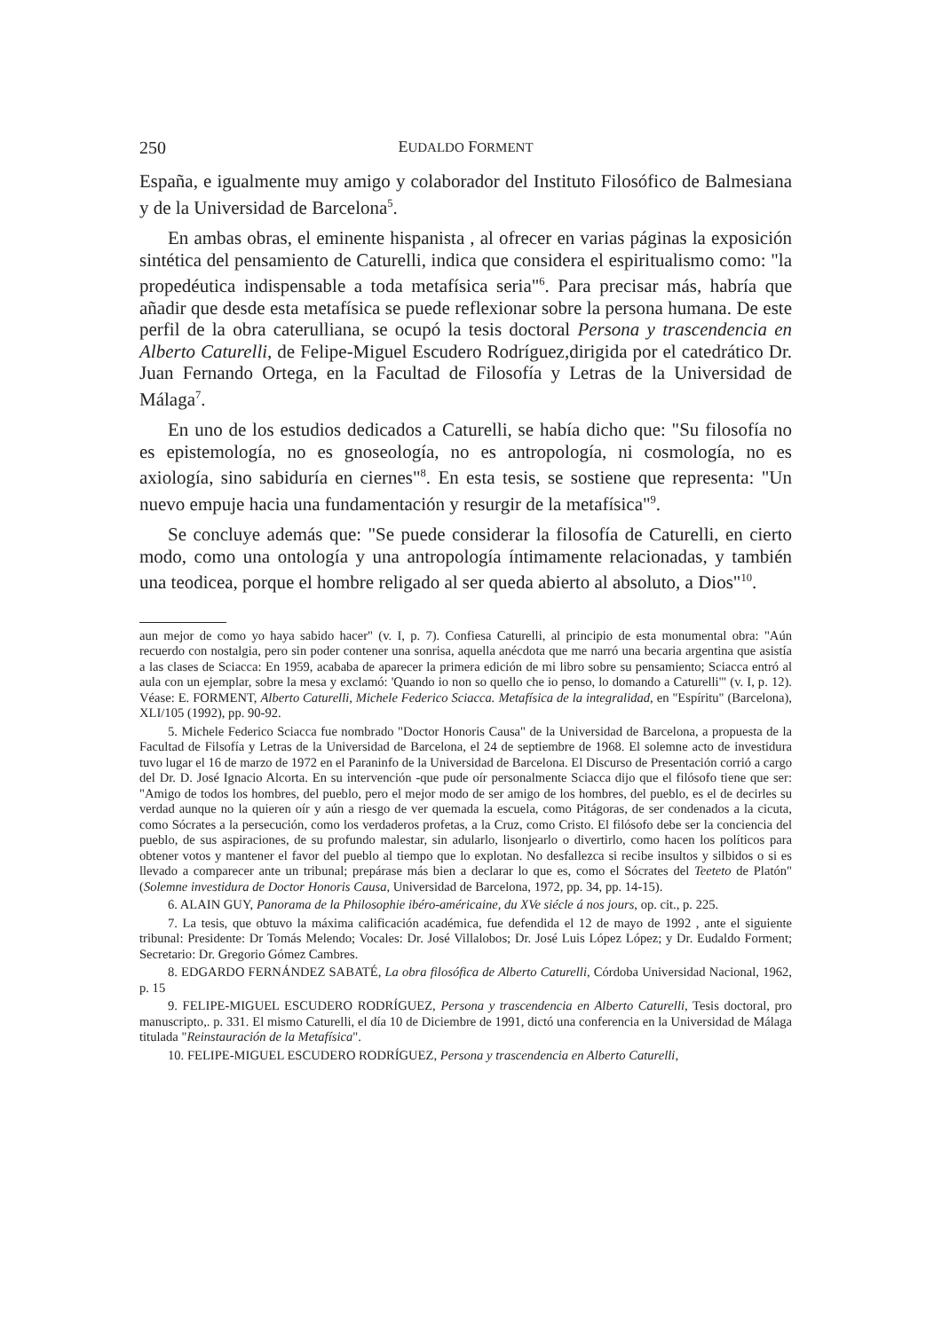250 EUDALDO FORMENT
España, e igualmente muy amigo y colaborador del Instituto Filosófico de Balmesiana y de la Universidad de Barcelona<sup>5</sup>.
En ambas obras, el eminente hispanista , al ofrecer en varias páginas la exposición sintética del pensamiento de Caturelli, indica que considera el espiritualismo como: "la propedéutica indispensable a toda metafísica seria"<sup>6</sup>. Para precisar más, habría que añadir que desde esta metafísica se puede reflexionar sobre la persona humana. De este perfil de la obra caterulliana, se ocupó la tesis doctoral Persona y trascendencia en Alberto Caturelli, de Felipe-Miguel Escudero Rodríguez,dirigida por el catedrático Dr. Juan Fernando Ortega, en la Facultad de Filosofía y Letras de la Universidad de Málaga<sup>7</sup>.
En uno de los estudios dedicados a Caturelli, se había dicho que: "Su filosofía no es epistemología, no es gnoseología, no es antropología, ni cosmología, no es axiología, sino sabiduría en ciernes"<sup>8</sup>. En esta tesis, se sostiene que representa: "Un nuevo empuje hacia una fundamentación y resurgir de la metafísica"<sup>9</sup>.
Se concluye además que: "Se puede considerar la filosofía de Caturelli, en cierto modo, como una ontología y una antropología íntimamente relacionadas, y también una teodicea, porque el hombre religado al ser queda abierto al absoluto, a Dios"<sup>10</sup>.
aun mejor de como yo haya sabido hacer" (v. I, p. 7). Confiesa Caturelli, al principio de esta monumental obra: "Aún recuerdo con nostalgia, pero sin poder contener una sonrisa, aquella anécdota que me narró una becaria argentina que asistía a las clases de Sciacca: En 1959, acababa de aparecer la primera edición de mi libro sobre su pensamiento; Sciacca entró al aula con un ejemplar, sobre la mesa y exclamó: 'Quando io non so quello che io penso, lo domando a Caturelli'" (v. I, p. 12). Véase: E. FORMENT, Alberto Caturelli, Michele Federico Sciacca. Metafísica de la integralidad, en "Espíritu" (Barcelona), XLI/105 (1992), pp. 90-92.
5. Michele Federico Sciacca fue nombrado "Doctor Honoris Causa" de la Universidad de Barcelona, a propuesta de la Facultad de Filsofía y Letras de la Universidad de Barcelona, el 24 de septiembre de 1968. El solemne acto de investidura tuvo lugar el 16 de marzo de 1972 en el Paraninfo de la Universidad de Barcelona. El Discurso de Presentación corrió a cargo del Dr. D. José Ignacio Alcorta. En su intervención -que pude oír personalmente Sciacca dijo que el filósofo tiene que ser: "Amigo de todos los hombres, del pueblo, pero el mejor modo de ser amigo de los hombres, del pueblo, es el de decirles su verdad aunque no la quieren oír y aún a riesgo de ver quemada la escuela, como Pitágoras, de ser condenados a la cicuta, como Sócrates a la persecución, como los verdaderos profetas, a la Cruz, como Cristo. El filósofo debe ser la conciencia del pueblo, de sus aspiraciones, de su profundo malestar, sin adularlo, lisonjearlo o divertirlo, como hacen los políticos para obtener votos y mantener el favor del pueblo al tiempo que lo explotan. No desfallezca si recibe insultos y silbidos o si es llevado a comparecer ante un tribunal; prepárase más bien a declarar lo que es, como el Sócrates del Teeteto de Platón" (Solemne investidura de Doctor Honoris Causa, Universidad de Barcelona, 1972, pp. 34, pp. 14-15).
6. ALAIN GUY, Panorama de la Philosophie ibéro-américaine, du XVe siécle á nos jours, op. cit., p. 225.
7. La tesis, que obtuvo la máxima calificación académica, fue defendida el 12 de mayo de 1992 , ante el siguiente tribunal: Presidente: Dr Tomás Melendo; Vocales: Dr. José Villalobos; Dr. José Luis López López; y Dr. Eudaldo Forment; Secretario: Dr. Gregorio Gómez Cambres.
8. EDGARDO FERNÁNDEZ SABATÉ, La obra filosófica de Alberto Caturelli, Córdoba Universidad Nacional, 1962, p. 15
9. FELIPE-MIGUEL ESCUDERO RODRÍGUEZ, Persona y trascendencia en Alberto Caturelli, Tesis doctoral, pro manuscripto,. p. 331. El mismo Caturelli, el día 10 de Diciembre de 1991, dictó una conferencia en la Universidad de Málaga titulada "Reinstauración de la Metafísica".
10. FELIPE-MIGUEL ESCUDERO RODRÍGUEZ, Persona y trascendencia en Alberto Caturelli,